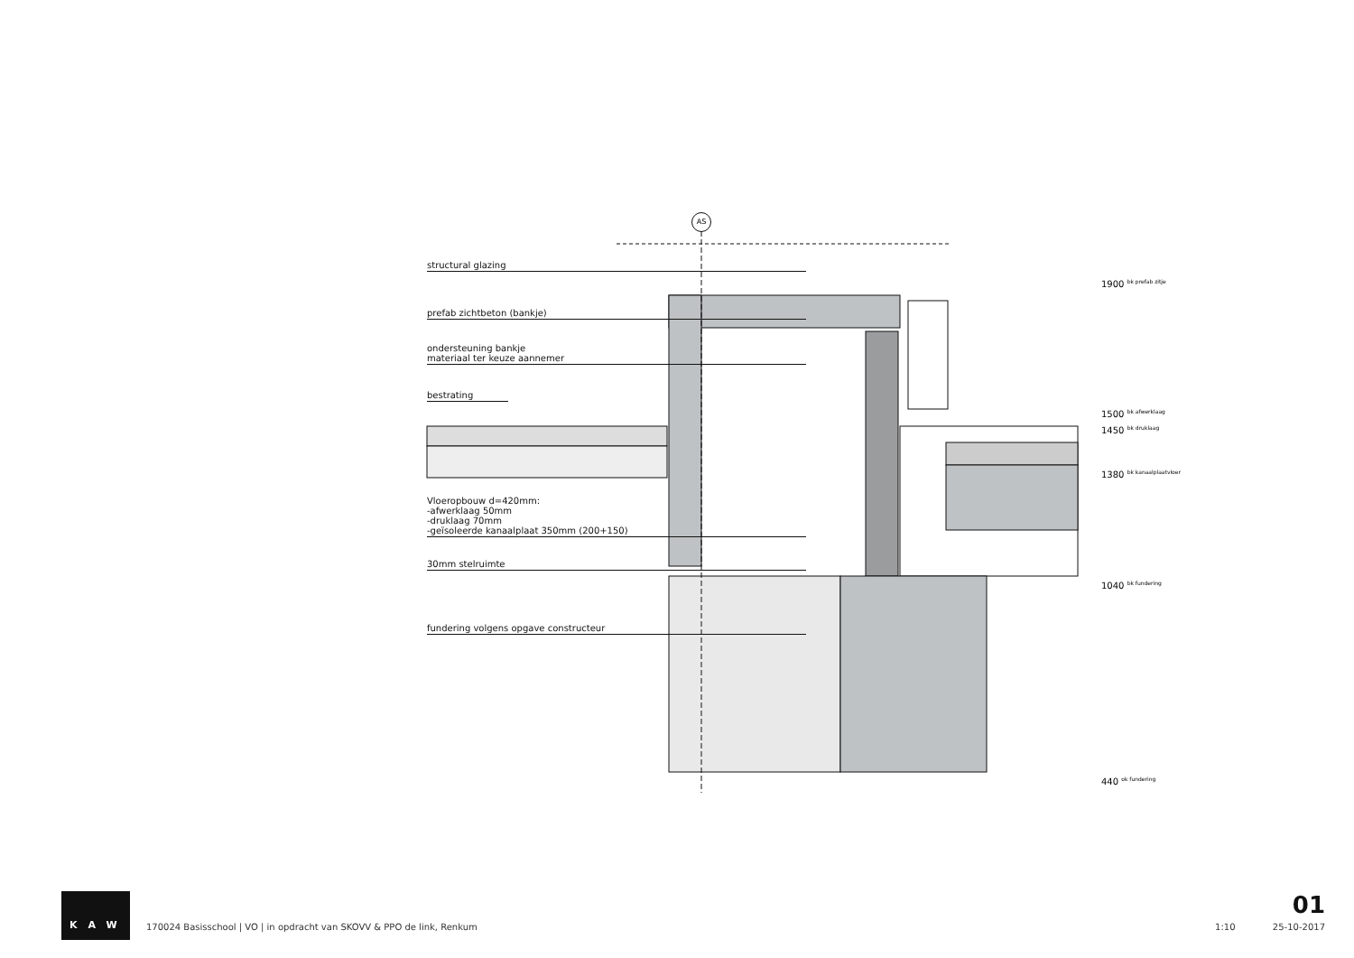AS
structural glazing
prefab zichtbeton (bankje)
ondersteuning bankje
materiaal ter keuze aannemer
bestrating
Vloeropbouw d=420mm:
-afwerklaag 50mm
-druklaag 70mm
-geïsoleerde kanaalplaat 350mm (200+150)
30mm stelruimte
fundering volgens opgave constructeur
1900 <sup>bk prefab zitje</sup>
1500 <sup>bk afwerklaag</sup>
1450 <sup>bk druklaag</sup>
1380 <sup>bk kanaalplaatvloer</sup>
1040 <sup>bk fundering</sup>
440 <sup>ok fundering</sup>
KAW
170024 Basisschool | VO | in opdracht van SKOVV & PPO de link, Renkum
01
1:10 25-10-2017